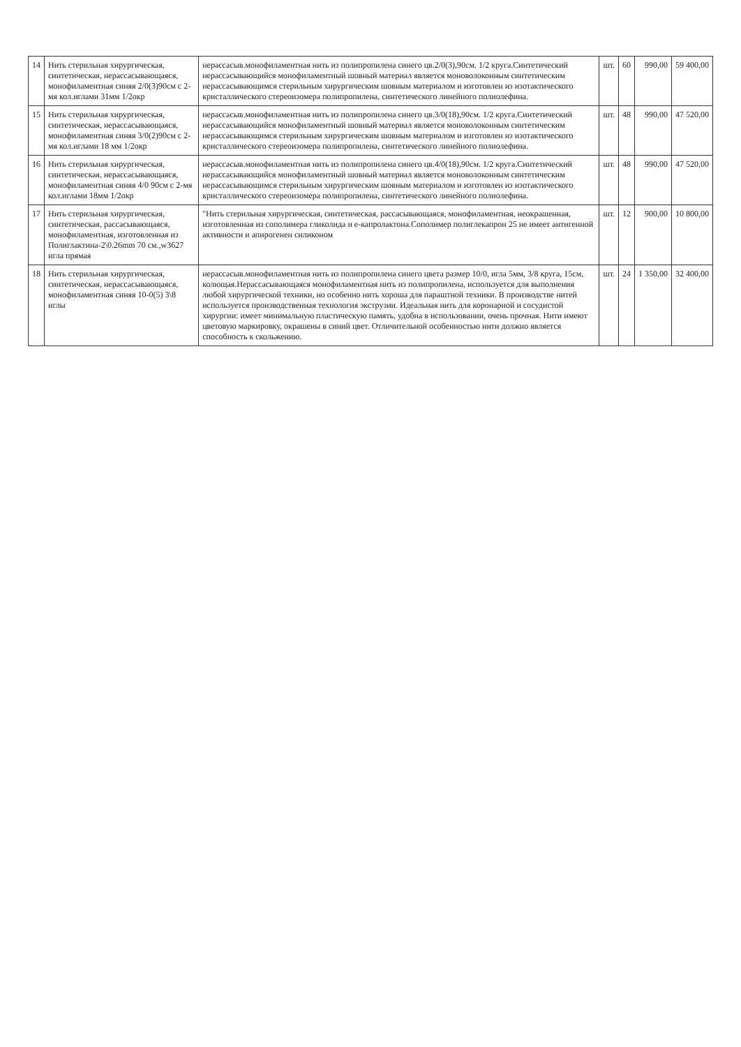| 14 | Нить стерильная хирургическая, синтетическая, нерассасывающаяся, монофиламентная синяя 2/0(3)90см с 2-мя кол.иглами 31мм 1/2окр | нерассасыв.монофиламентная нить из полипропилена синего цв.2/0(3),90см. 1/2 круга.Синтетический нерассасывающийся монофиламентный шовный материал является моноволоконным синтетическим нерассасывающимся стерильным хирургическим шовным материалом и изготовлен из изотактического кристаллического стереоизомера полипропилена, синтетического линейного полиолефина. | шт. | 60 | 990,00 | 59 400,00 |
| 15 | Нить стерильная хирургическая, синтетическая, нерассасывающаяся, монофиламентная синяя 3/0(2)90см с 2-мя кол.иглами 18 мм 1/2окр | нерассасыв.монофиламентная нить из полипропилена синего цв.3/0(18),90см. 1/2 круга.Синтетический нерассасывающийся монофиламентный шовный материал является моноволоконным синтетическим нерассасывающимся стерильным хирургическим шовным материалом и изготовлен из изотактического кристаллического стереоизомера полипропилена, синтетического линейного полиолефина. | шт. | 48 | 990,00 | 47 520,00 |
| 16 | Нить стерильная хирургическая, синтетическая, нерассасывающаяся, монофиламентная синяя 4/0 90см с 2-мя кол.иглами 18мм 1/2окр | нерассасыв.монофиламентная нить из полипропилена синего цв.4/0(18),90см. 1/2 круга.Синтетический нерассасывающийся монофиламентный шовный материал является моноволоконным синтетическим нерассасывающимся стерильным хирургическим шовным материалом и изготовлен из изотактического кристаллического стереоизомера полипропилена, синтетического линейного полиолефина. | шт. | 48 | 990,00 | 47 520,00 |
| 17 | Нить стерильная хирургическая, синтетическая, рассасывающаяся, монофиламентная, изготовленная из Полиглактина-2\0.26mm 70 см.,w3627 игла прямая | "Нить стерильная хирургическая, синтетическая, рассасывающаяся, монофиламентная, неокрашенная, изготовленная из сополимера гликолида и е-капролактона.Сополимер полиглекапрон 25 не имеет антигенной активности и апирогенен силиконом | шт. | 12 | 900,00 | 10 800,00 |
| 18 | Нить стерильная хирургическая, синтетическая, нерассасывающаяся, монофиламентная синяя 10-0(5) 3\8 иглы | нерассасыв.монофиламентная нить из полипропилена синего цвета размер 10/0, игла 5мм, 3/8 круга, 15см, колющая.Нерассасывающаяся монофиламентная нить из полипропилена, используется для выполнения любой хирургической техники, но особенно нить хороша для параштной техники. В производстве нитей используется производственная технология экструзии. Идеальная нить для коронарной и сосудистой хирургии: имеет минимальную пластическую память, удобна в использовании, очень прочная. Нити имеют цветовую маркировку, окрашены в синий цвет. Отличительной особенностью нити должно является способность к скольжению. | шт. | 24 | 1 350,00 | 32 400,00 |